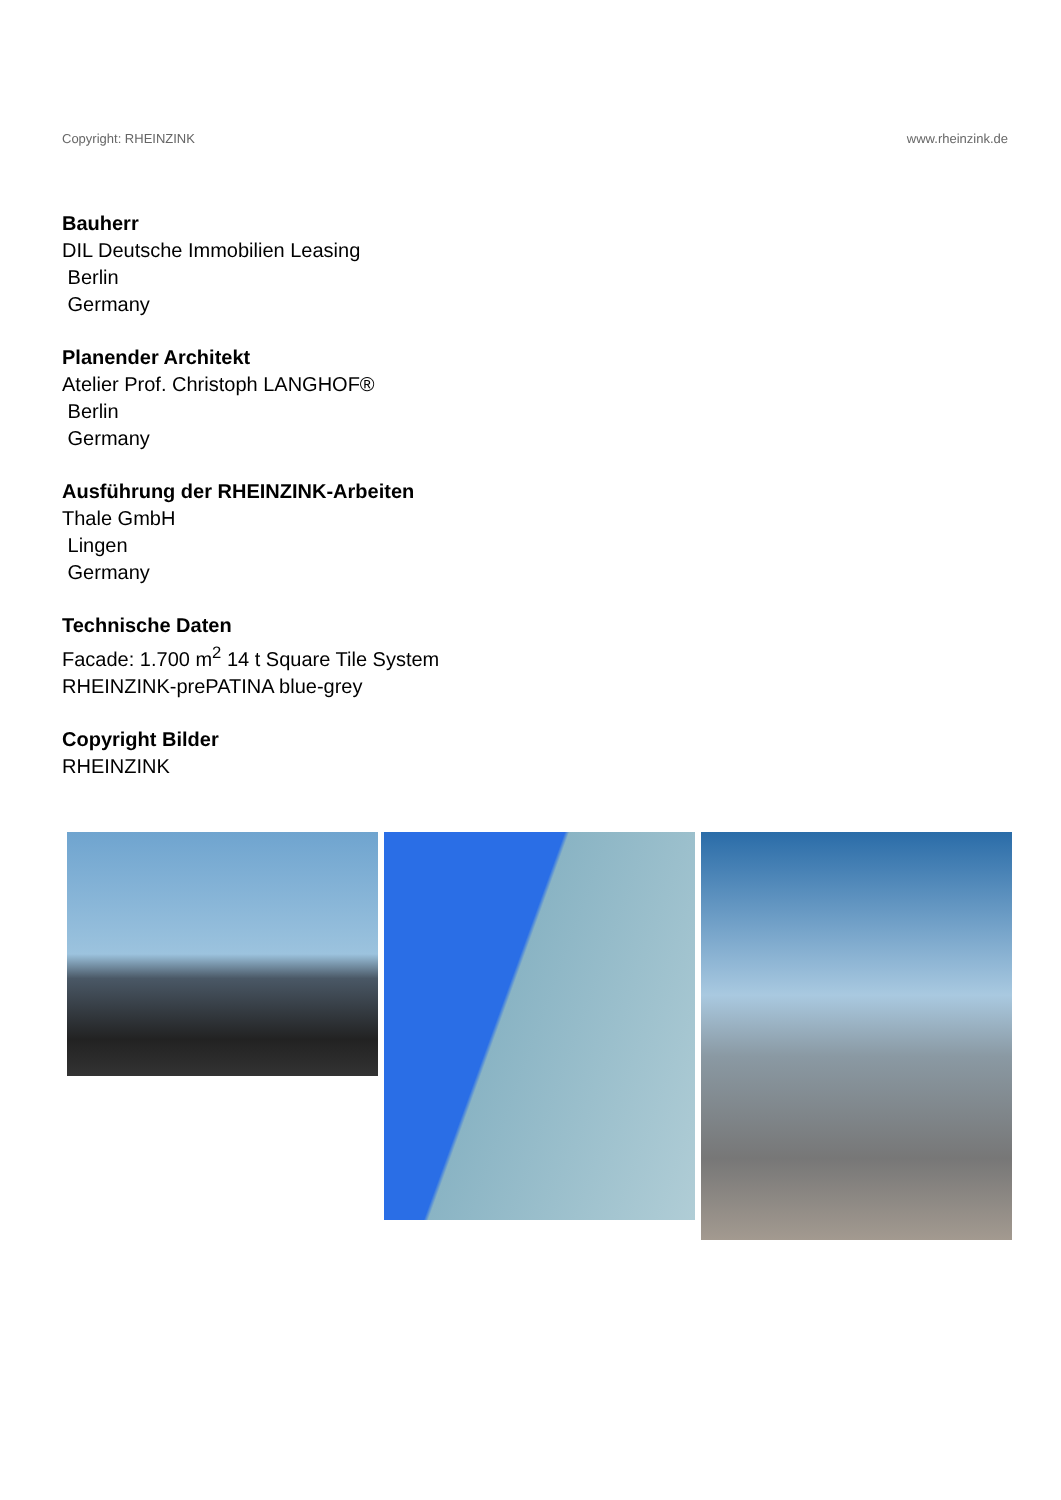Copyright: RHEINZINK www.rheinzink.de
Bauherr
DIL Deutsche Immobilien Leasing
Berlin
Germany
Planender Architekt
Atelier Prof. Christoph LANGHOF®
Berlin
Germany
Ausführung der RHEINZINK-Arbeiten
Thale GmbH
Lingen
Germany
Technische Daten
Facade: 1.700 m<sup>2</sup> 14 t Square Tile System
RHEINZINK-prePATINA blue-grey
Copyright Bilder
RHEINZINK